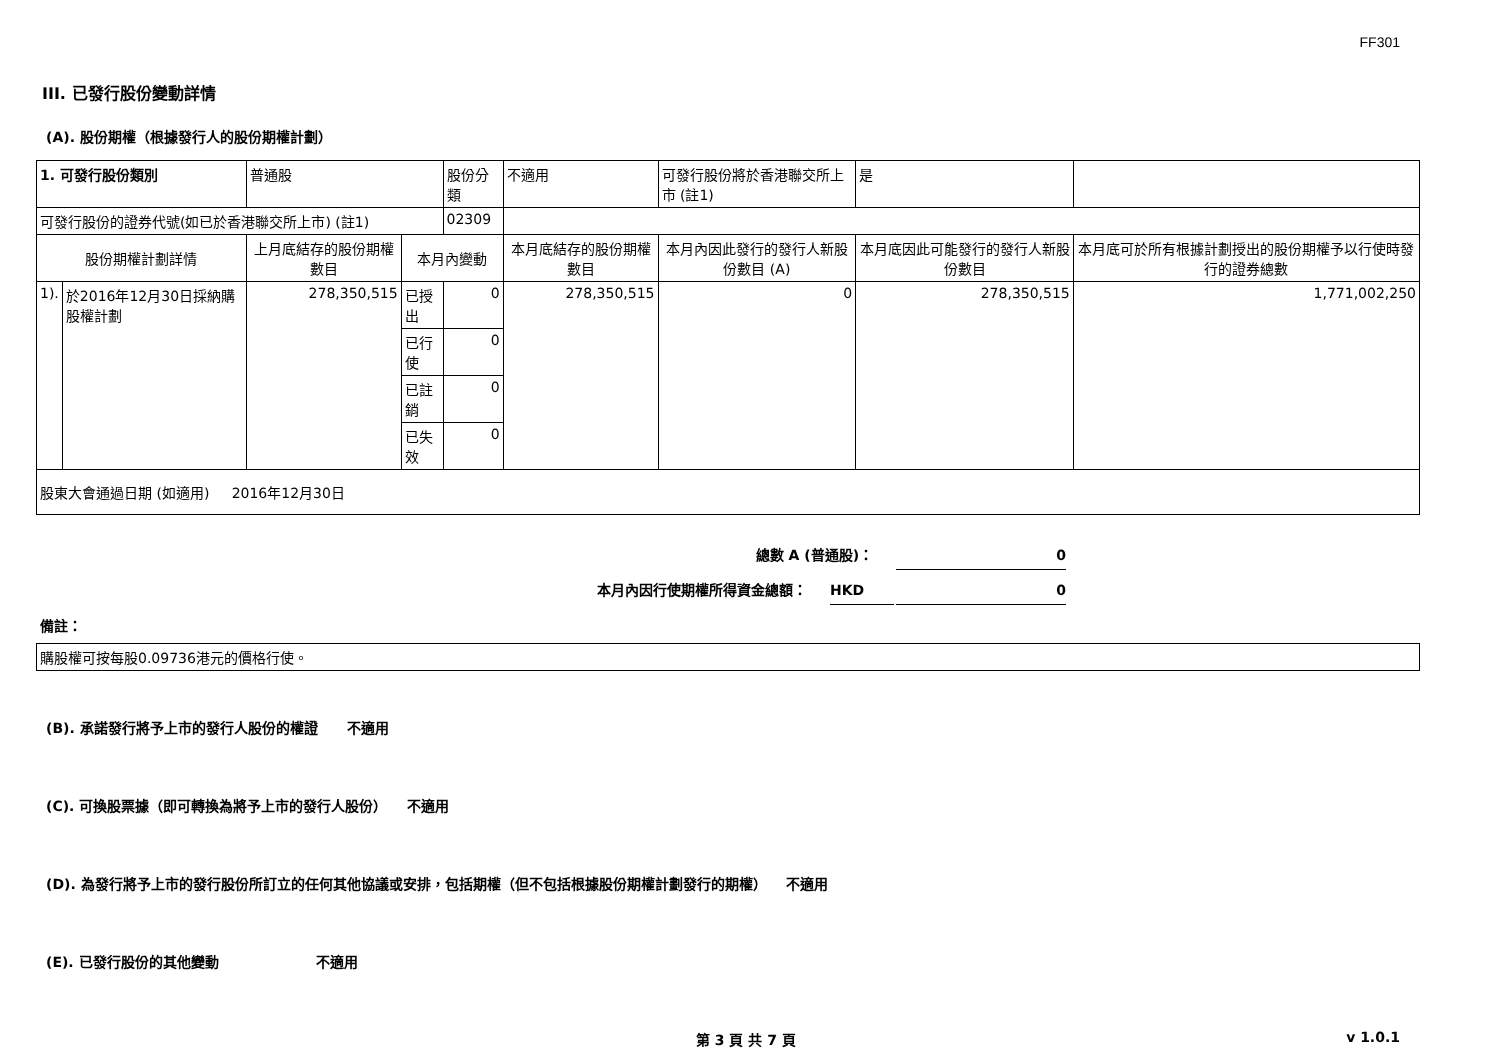FF301
III. 已發行股份變動詳情
(A). 股份期權（根據發行人的股份期權計劃）
| 1. 可發行股份類別 | | 普通股 | | 股份分類 | 不適用 | | 可發行股份將於香港聯交所上市 (註1) | 是 | |
| 可發行股份的證券代號(如已於香港聯交所上市) (註1) | | | | 02309 | | | | | |
| 股份期權計劃詳情 | | 上月底結存的股份期權數目 | 本月內變動 | | | 本月底結存的股份期權數目 | 本月內因此發行的發行人新股份數目 (A) | 本月底因此可能發行的發行人新股份數目 | 本月底可於所有根據計劃授出的股份期權予以行使時發行的證券總數 |
| 1). | 於2016年12月30日採納購股權計劃 | 278,350,515 | 已授出 | 0 | | 278,350,515 | 0 | 278,350,515 | 1,771,002,250 |
| | | | 已行使 | 0 | | | | | |
| | | | 已註銷 | 0 | | | | | |
| | | | 已失效 | 0 | | | | | |
| 股東大會通過日期 (如適用) 2016年12月30日 | | | | | | | | | |
總數 A (普通股)： 0
本月內因行使期權所得資金總額： HKD 0
備註：
| 購股權可按每股0.09736港元的價格行使。 |
(B). 承諾發行將予上市的發行人股份的權證 不適用
(C). 可換股票據（即可轉換為將予上市的發行人股份） 不適用
(D). 為發行將予上市的發行股份所訂立的任何其他協議或安排，包括期權（但不包括根據股份期權計劃發行的期權） 不適用
(E). 已發行股份的其他變動 不適用
第 3 頁 共 7 頁 v 1.0.1